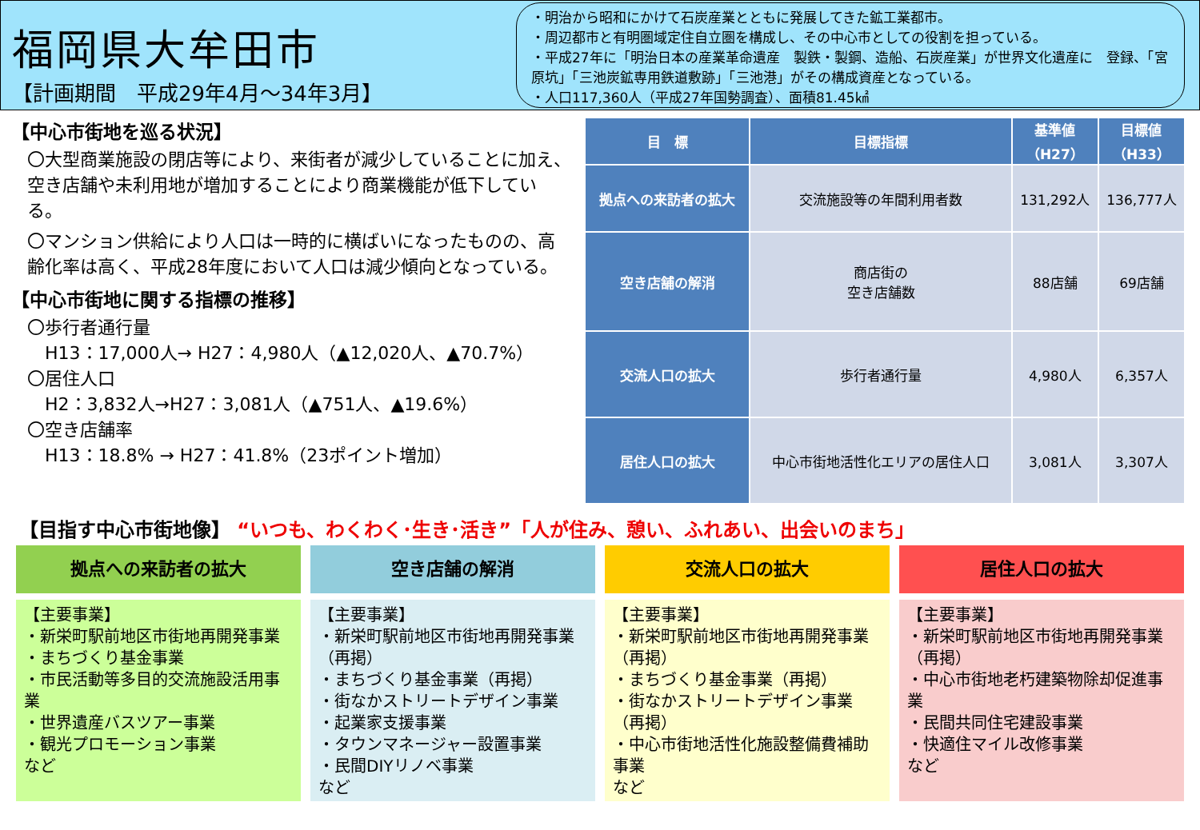福岡県大牟田市
【計画期間　平成29年4月～34年3月】
・明治から昭和にかけて石炭産業とともに発展してきた鉱工業都市。
・周辺都市と有明圏域定住自立圏を構成し、その中心市としての役割を担っている。
・平成27年に「明治日本の産業革命遺産　製鉄・製鋼、造船、石炭産業」が世界文化遺産に　登録、「宮原坑」「三池炭鉱専用鉄道敷跡」「三池港」がその構成資産となっている。
・人口117,360人（平成27年国勢調査）、面積81.45㎢
【中心市街地を巡る状況】
〇大型商業施設の閉店等により、来街者が減少していることに加え、空き店舗や未利用地が増加することにより商業機能が低下している。
〇マンション供給により人口は一時的に横ばいになったものの、高齢化率は高く、平成28年度において人口は減少傾向となっている。
【中心市街地に関する指標の推移】
〇歩行者通行量
　H13：17,000人→ H27：4,980人（▲12,020人、▲70.7%）
〇居住人口
　H2：3,832人→H27：3,081人（▲751人、▲19.6%）
〇空き店舗率
　H13：18.8% → H27：41.8%（23ポイント増加）
| 目 標 | 目標指標 | 基準値 （H27） | 目標値 （H33） |
| --- | --- | --- | --- |
| 拠点への来訪者の拡大 | 交流施設等の年間利用者数 | 131,292人 | 136,777人 |
| 空き店舗の解消 | 商店街の 空き店舗数 | 88店舗 | 69店舗 |
| 交流人口の拡大 | 歩行者通行量 | 4,980人 | 6,357人 |
| 居住人口の拡大 | 中心市街地活性化エリアの居住人口 | 3,081人 | 3,307人 |
【目指す中心市街地像】 “いつも、わくわく･生き･活き”「人が住み、憩い、ふれあい、出会いのまち」
拠点への来訪者の拡大
【主要事業】
・新栄町駅前地区市街地再開発事業
・まちづくり基金事業
・市民活動等多目的交流施設活用事業
・世界遺産バスツアー事業
・観光プロモーション事業
など
空き店舗の解消
【主要事業】
・新栄町駅前地区市街地再開発事業（再掲）
・まちづくり基金事業（再掲）
・街なかストリートデザイン事業
・起業家支援事業
・タウンマネージャー設置事業
・民間DIYリノベ事業
など
交流人口の拡大
【主要事業】
・新栄町駅前地区市街地再開発事業（再掲）
・まちづくり基金事業（再掲）
・街なかストリートデザイン事業（再掲）
・中心市街地活性化施設整備費補助事業
など
居住人口の拡大
【主要事業】
・新栄町駅前地区市街地再開発事業（再掲）
・中心市街地老朽建築物除却促進事業
・民間共同住宅建設事業
・快適住マイル改修事業
など